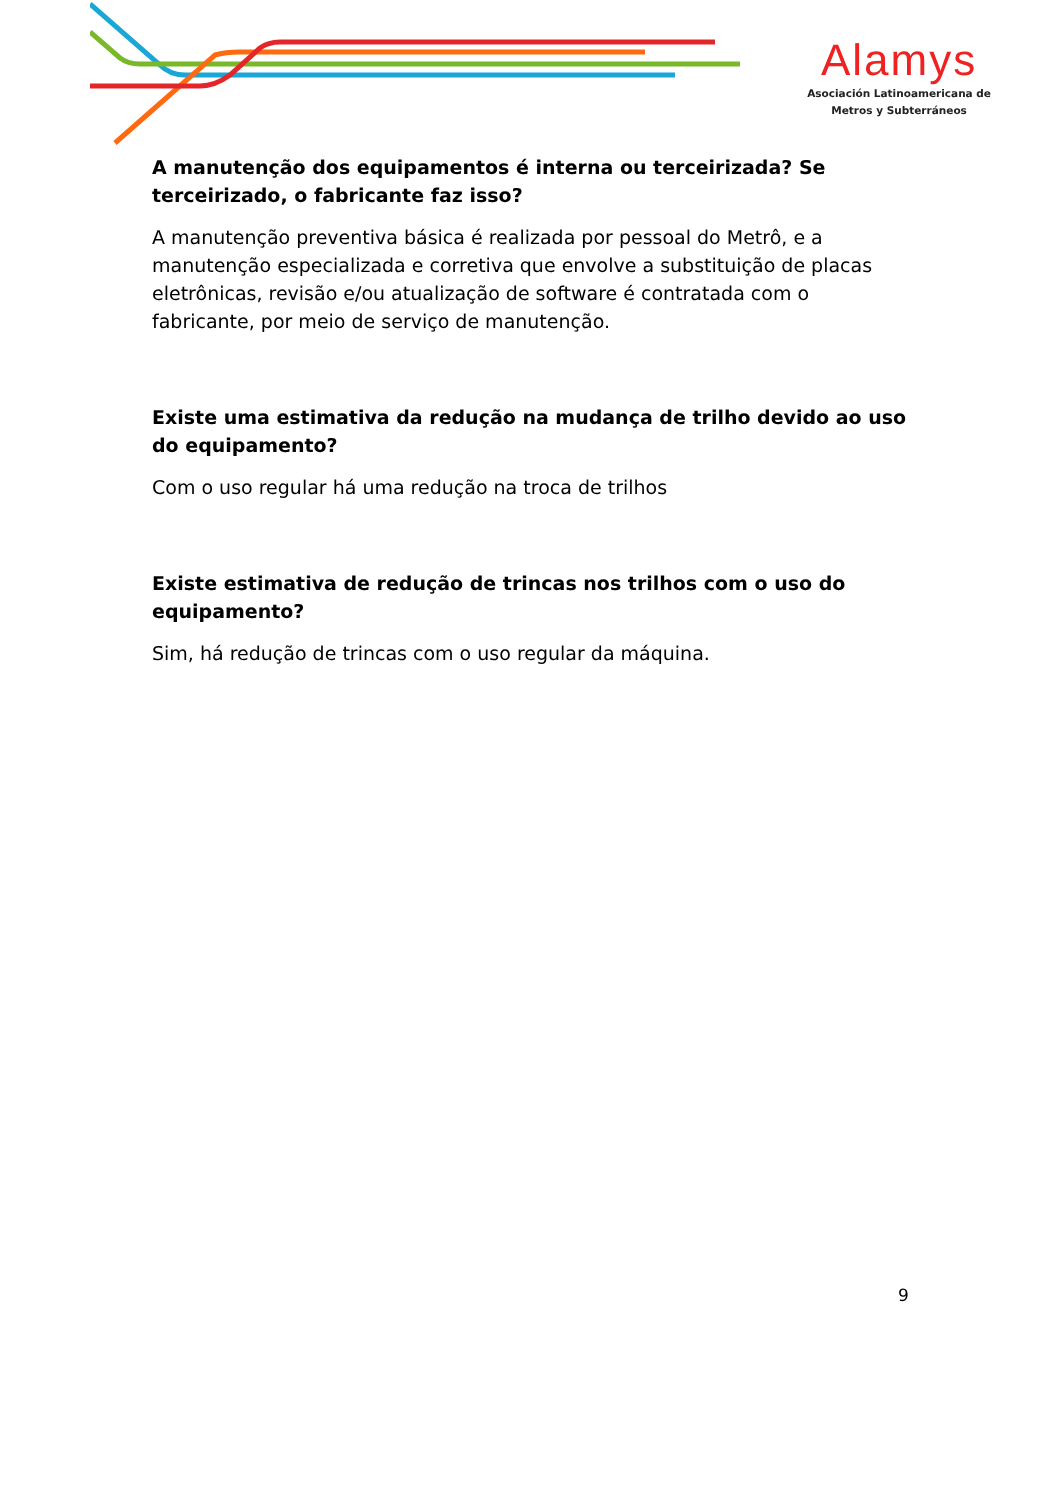Alamys
Asociación Latinoamericana de
Metros y Subterráneos
A manutenção dos equipamentos é interna ou terceirizada? Se terceirizado, o fabricante faz isso?
A manutenção preventiva básica é realizada por pessoal do Metrô, e a manutenção especializada e corretiva que envolve a substituição de placas eletrônicas, revisão e/ou atualização de software é contratada com o fabricante, por meio de serviço de manutenção.
Existe uma estimativa da redução na mudança de trilho devido ao uso do equipamento?
Com o uso regular há uma redução na troca de trilhos
Existe estimativa de redução de trincas nos trilhos com o uso do equipamento?
Sim, há redução de trincas com o uso regular da máquina.
9